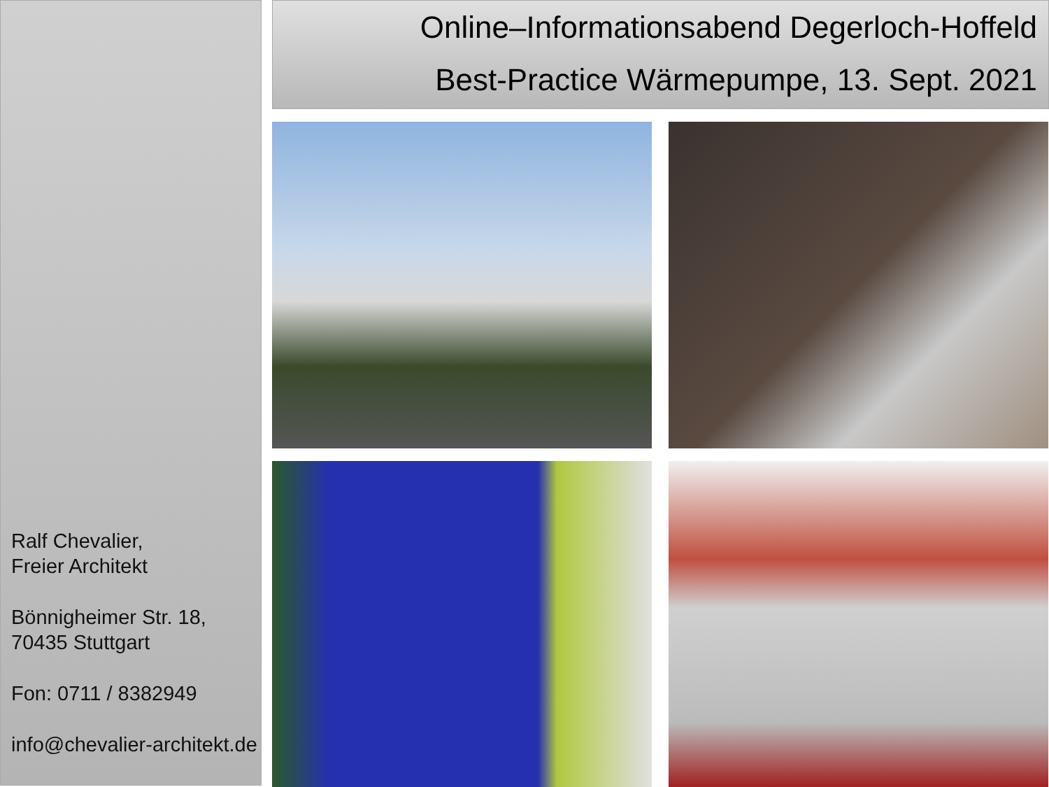Ralf Chevalier,
Freier Architekt
Bönnigheimer Str. 18,
70435 Stuttgart
Fon: 0711 / 8382949
info@chevalier-architekt.de
Online–Informationsabend Degerloch-Hoffeld
Best-Practice Wärmepumpe, 13. Sept. 2021